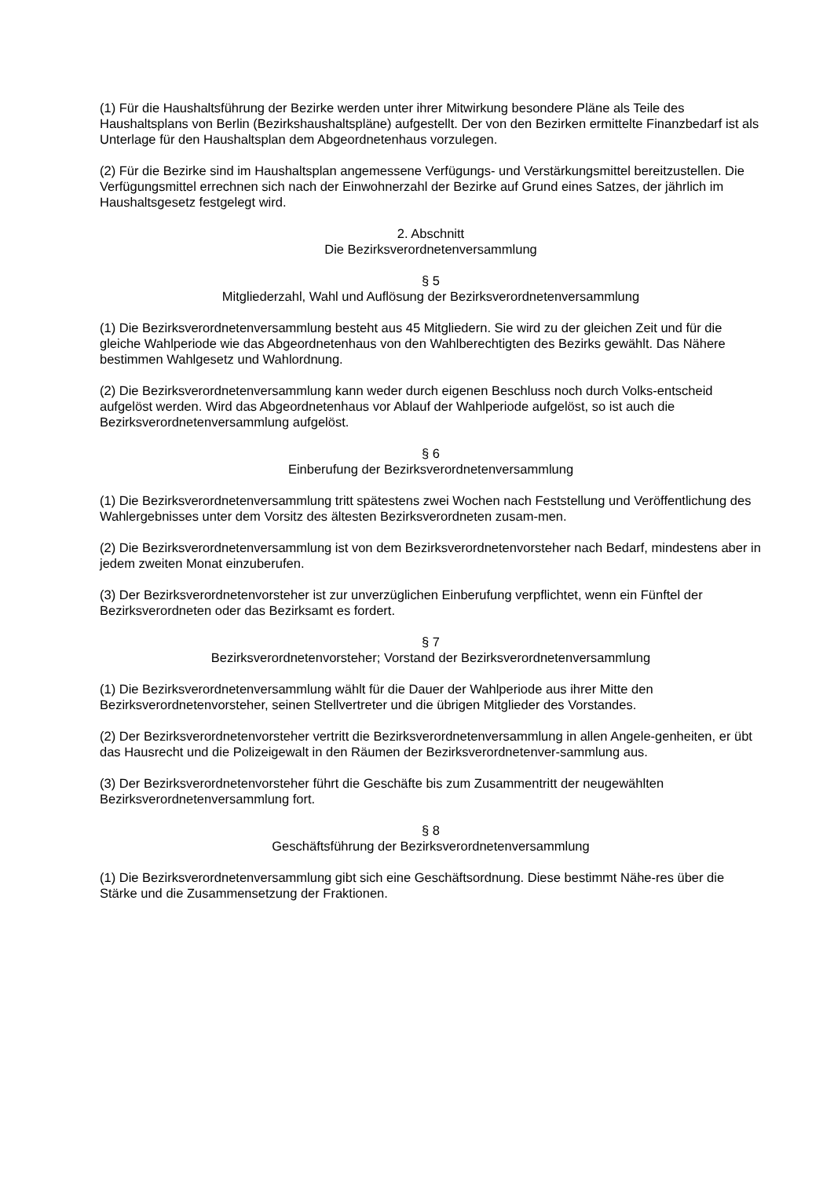(1) Für die Haushaltsführung der Bezirke werden unter ihrer Mitwirkung besondere Pläne als Teile des Haushaltsplans von Berlin (Bezirkshaushaltspläne) aufgestellt. Der von den Bezirken ermittelte Finanzbedarf ist als Unterlage für den Haushaltsplan dem Abgeordnetenhaus vorzulegen.
(2) Für die Bezirke sind im Haushaltsplan angemessene Verfügungs- und Verstärkungsmittel bereitzustellen. Die Verfügungsmittel errechnen sich nach der Einwohnerzahl der Bezirke auf Grund eines Satzes, der jährlich im Haushaltsgesetz festgelegt wird.
2. Abschnitt
Die Bezirksverordnetenversammlung
§ 5
Mitgliederzahl, Wahl und Auflösung der Bezirksverordnetenversammlung
(1) Die Bezirksverordnetenversammlung besteht aus 45 Mitgliedern. Sie wird zu der gleichen Zeit und für die gleiche Wahlperiode wie das Abgeordnetenhaus von den Wahlberechtigten des Bezirks gewählt. Das Nähere bestimmen Wahlgesetz und Wahlordnung.
(2) Die Bezirksverordnetenversammlung kann weder durch eigenen Beschluss noch durch Volks-entscheid aufgelöst werden. Wird das Abgeordnetenhaus vor Ablauf der Wahlperiode aufgelöst, so ist auch die Bezirksverordnetenversammlung aufgelöst.
§ 6
Einberufung der Bezirksverordnetenversammlung
(1) Die Bezirksverordnetenversammlung tritt spätestens zwei Wochen nach Feststellung und Veröffentlichung des Wahlergebnisses unter dem Vorsitz des ältesten Bezirksverordneten zusam-men.
(2) Die Bezirksverordnetenversammlung ist von dem Bezirksverordnetenvorsteher nach Bedarf, mindestens aber in jedem zweiten Monat einzuberufen.
(3) Der Bezirksverordnetenvorsteher ist zur unverzüglichen Einberufung verpflichtet, wenn ein Fünftel der Bezirksverordneten oder das Bezirksamt es fordert.
§ 7
Bezirksverordnetenvorsteher; Vorstand der Bezirksverordnetenversammlung
(1) Die Bezirksverordnetenversammlung wählt für die Dauer der Wahlperiode aus ihrer Mitte den Bezirksverordnetenvorsteher, seinen Stellvertreter und die übrigen Mitglieder des Vorstandes.
(2) Der Bezirksverordnetenvorsteher vertritt die Bezirksverordnetenversammlung in allen Angele-genheiten, er übt das Hausrecht und die Polizeigewalt in den Räumen der Bezirksverordnetenver-sammlung aus.
(3) Der Bezirksverordnetenvorsteher führt die Geschäfte bis zum Zusammentritt der neugewählten Bezirksverordnetenversammlung fort.
§ 8
Geschäftsführung der Bezirksverordnetenversammlung
(1) Die Bezirksverordnetenversammlung gibt sich eine Geschäftsordnung. Diese bestimmt Nähe-res über die Stärke und die Zusammensetzung der Fraktionen.